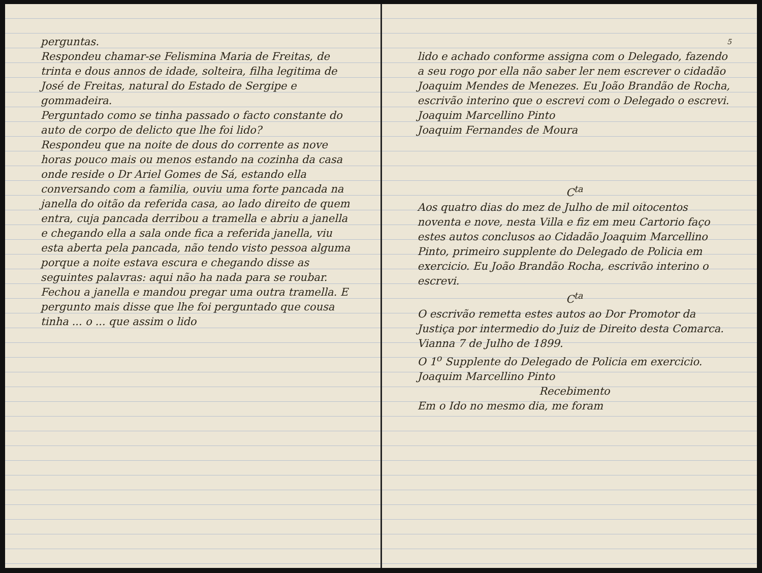perguntas.
Respondeu chamar-se Felismina Maria de Freitas, de trinta e dous annos de idade, solteira, filha legitima de José de Freitas, natural do Estado de Sergipe e gommadeira.
Perguntado como se tinha passado o facto constante do auto de corpo de delicto que lhe foi lido?
Respondeu que na noite de dous do corrente as nove horas pouco mais ou menos estando na cozinha da casa onde reside o Dr Ariel Gomes de Sá, estando ella conversando com a familia, ouviu uma forte pancada na janella do oitão da referida casa, ao lado direito de quem entra, cuja pancada derribou a tramella e abriu a janella e chegando ella a sala onde fica a referida janella, viu esta aberta pela pancada, não tendo visto pessoa alguma porque a noite estava escura e chegando disse as seguintes palavras: aqui não ha nada para se roubar. Fechou a janella e mandou pregar uma outra tramella. E pergunto mais disse que lhe foi perguntado que cousa tinha ... o ... que assim o lido
5
lido e achado conforme assigna com o Delegado, fazendo a seu rogo por ella não saber ler nem escrever o cidadão Joaquim Mendes de Menezes. Eu João Brandão de Rocha, escrivão interino que o escrevi com o Delegado o escrevi.
Joaquim Marcellino Pinto
Joaquim Fernandes de Moura
C<sup>ta</sup>
Aos quatro dias do mez de Julho de mil oitocentos noventa e nove, nesta Villa e fiz em meu Cartorio faço estes autos conclusos ao Cidadão Joaquim Marcellino Pinto, primeiro supplente do Delegado de Policia em exercicio. Eu João Brandão Rocha, escrivão interino o escrevi.
C<sup>ta</sup>
O escrivão remetta estes autos ao Dor Promotor da Justiça por intermedio do Juiz de Direito desta Comarca.
Vianna 7 de Julho de 1899.
O 1<sup>o</sup> Supplente do Delegado de Policia em exercicio.
Joaquim Marcellino Pinto
Recebimento
Em o Ido no mesmo dia, me foram